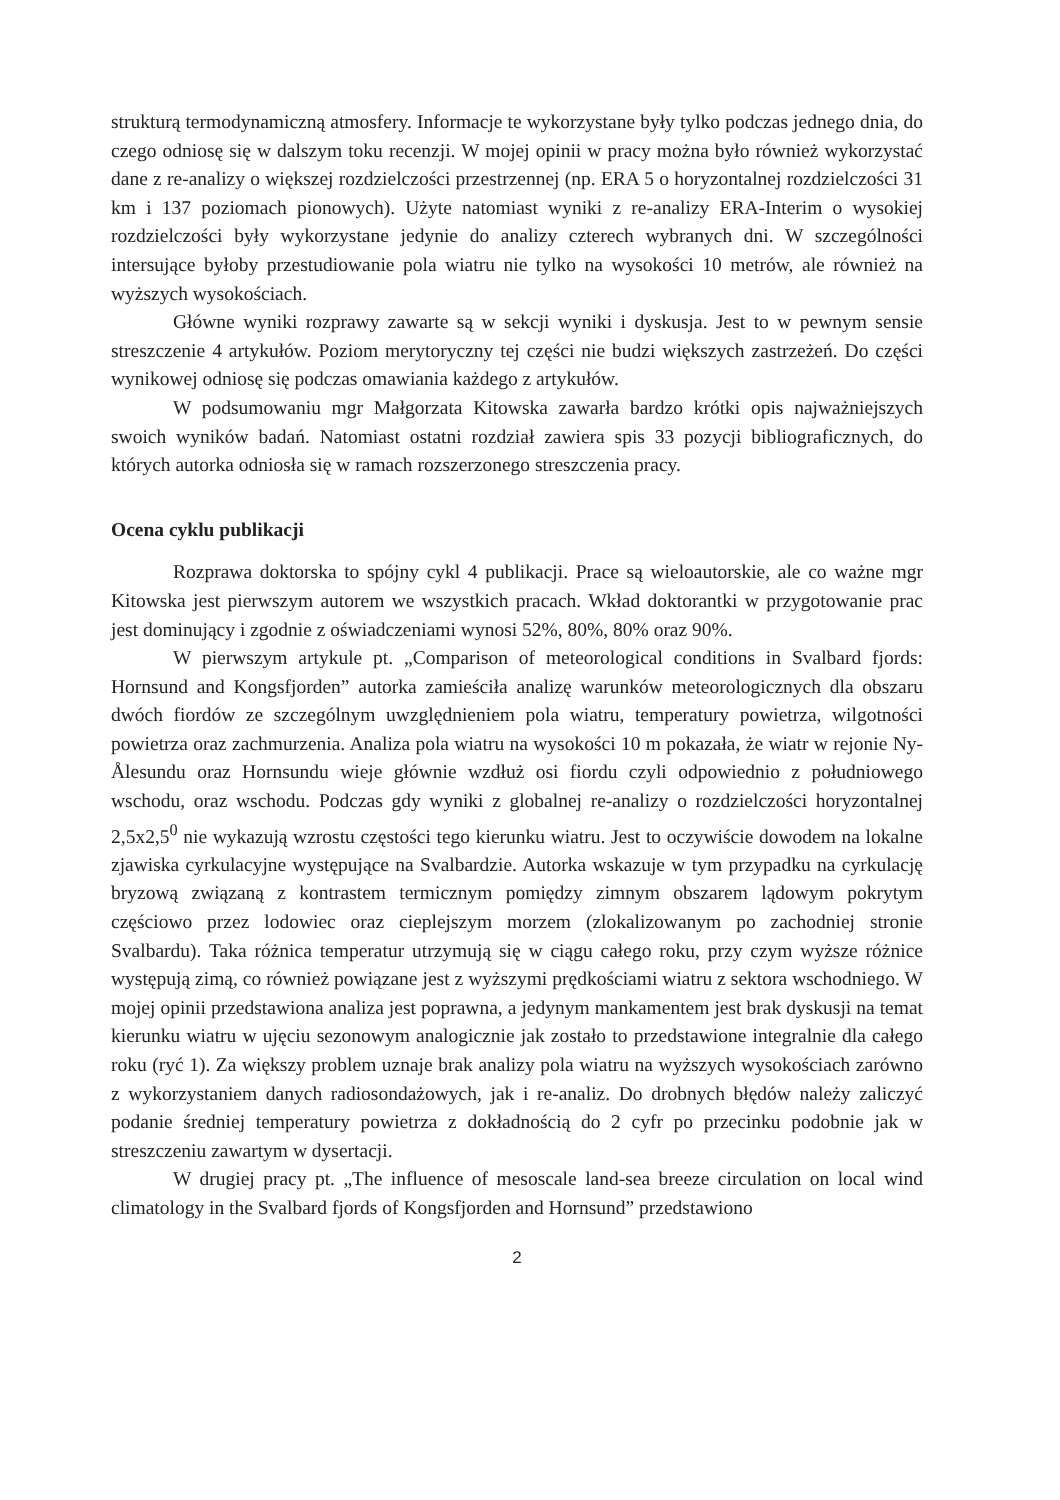strukturą termodynamiczną atmosfery. Informacje te wykorzystane były tylko podczas jednego dnia, do czego odniosę się w dalszym toku recenzji. W mojej opinii w pracy można było również wykorzystać dane z re-analizy o większej rozdzielczości przestrzennej (np. ERA 5 o horyzontalnej rozdzielczości 31 km i 137 poziomach pionowych). Użyte natomiast wyniki z re-analizy ERA-Interim o wysokiej rozdzielczości były wykorzystane jedynie do analizy czterech wybranych dni. W szczególności intersujące byłoby przestudiowanie pola wiatru nie tylko na wysokości 10 metrów, ale również na wyższych wysokościach.
Główne wyniki rozprawy zawarte są w sekcji wyniki i dyskusja. Jest to w pewnym sensie streszczenie 4 artykułów. Poziom merytoryczny tej części nie budzi większych zastrzeżeń. Do części wynikowej odniosę się podczas omawiania każdego z artykułów.
W podsumowaniu mgr Małgorzata Kitowska zawarła bardzo krótki opis najważniejszych swoich wyników badań. Natomiast ostatni rozdział zawiera spis 33 pozycji bibliograficznych, do których autorka odniosła się w ramach rozszerzonego streszczenia pracy.
Ocena cyklu publikacji
Rozprawa doktorska to spójny cykl 4 publikacji. Prace są wieloautorskie, ale co ważne mgr Kitowska jest pierwszym autorem we wszystkich pracach. Wkład doktorantki w przygotowanie prac jest dominujący i zgodnie z oświadczeniami wynosi 52%, 80%, 80% oraz 90%.
W pierwszym artykule pt. „Comparison of meteorological conditions in Svalbard fjords: Hornsund and Kongsfjorden” autorka zamieściła analizę warunków meteorologicznych dla obszaru dwóch fiordów ze szczególnym uwzględnieniem pola wiatru, temperatury powietrza, wilgotności powietrza oraz zachmurzenia. Analiza pola wiatru na wysokości 10 m pokazała, że wiatr w rejonie Ny-Ålesundu oraz Hornsundu wieje głównie wzdłuż osi fiordu czyli odpowiednio z południowego wschodu, oraz wschodu. Podczas gdy wyniki z globalnej re-analizy o rozdzielczości horyzontalnej 2,5x2,5<sup>0</sup> nie wykazują wzrostu częstości tego kierunku wiatru. Jest to oczywiście dowodem na lokalne zjawiska cyrkulacyjne występujące na Svalbardzie. Autorka wskazuje w tym przypadku na cyrkulację bryzową związaną z kontrastem termicznym pomiędzy zimnym obszarem lądowym pokrytym częściowo przez lodowiec oraz cieplejszym morzem (zlokalizowanym po zachodniej stronie Svalbardu). Taka różnica temperatur utrzymują się w ciągu całego roku, przy czym wyższe różnice występują zimą, co również powiązane jest z wyższymi prędkościami wiatru z sektora wschodniego. W mojej opinii przedstawiona analiza jest poprawna, a jedynym mankamentem jest brak dyskusji na temat kierunku wiatru w ujęciu sezonowym analogicznie jak zostało to przedstawione integralnie dla całego roku (ryć 1). Za większy problem uznaje brak analizy pola wiatru na wyższych wysokościach zarówno z wykorzystaniem danych radiosondażowych, jak i re-analiz. Do drobnych błędów należy zaliczyć podanie średniej temperatury powietrza z dokładnością do 2 cyfr po przecinku podobnie jak w streszczeniu zawartym w dysertacji.
W drugiej pracy pt. „The influence of mesoscale land-sea breeze circulation on local wind climatology in the Svalbard fjords of Kongsfjorden and Hornsund” przedstawiono
2